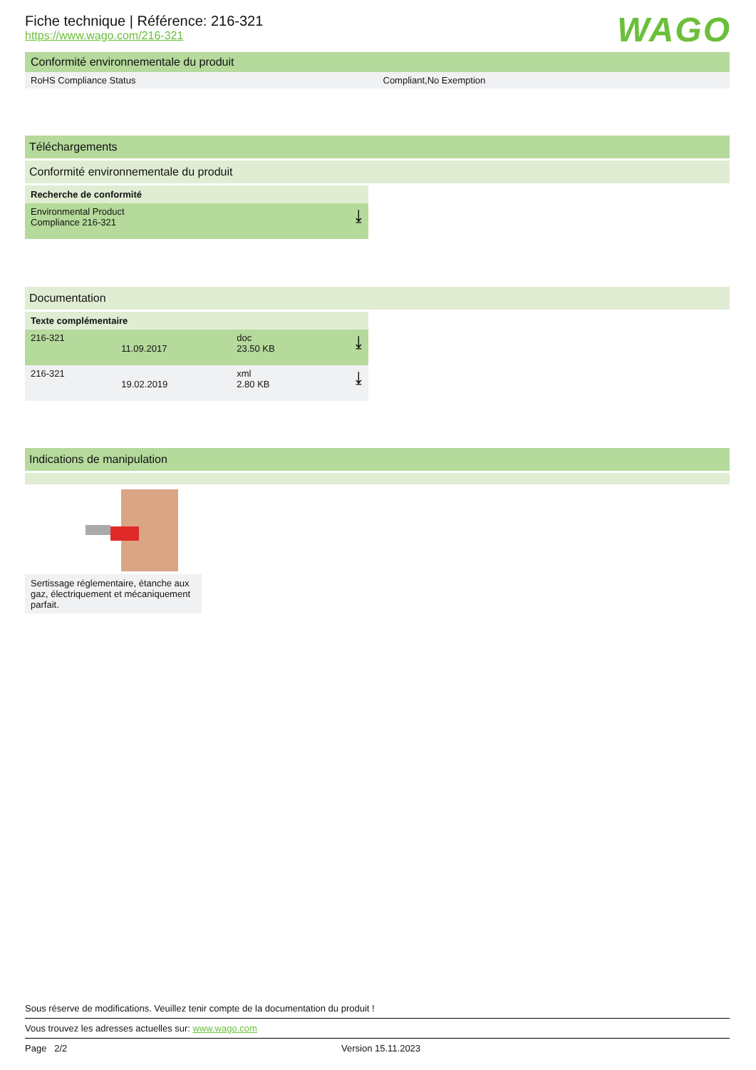WAGO
Fiche technique | Référence: 216-321
https://www.wago.com/216-321
Conformité environnementale du produit
| RoHS Compliance Status | Compliant,No Exemption |
Téléchargements
Conformité environnementale du produit
| Recherche de conformité | |
| Environmental Product Compliance 216-321 | ⤓ |
Documentation
| Texte complémentaire | | | |
| --- | --- | --- | --- |
| 216-321 | 11.09.2017 | doc 23.50 KB | ⤓ |
| 216-321 | 19.02.2019 | xml 2.80 KB | ⤓ |
Indications de manipulation
Sertissage réglementaire, étanche aux gaz, électriquement et mécaniquement parfait.
Sous réserve de modifications. Veuillez tenir compte de la documentation du produit !
Vous trouvez les adresses actuelles sur: www.wago.com
Page 2/2 Version 15.11.2023